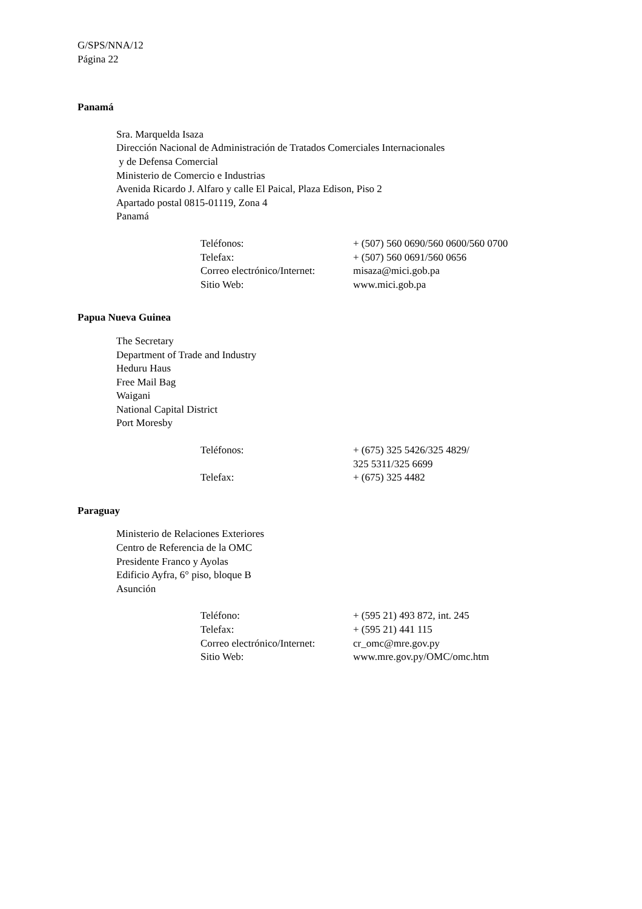G/SPS/NNA/12
Página 22
Panamá
Sra. Marquelda Isaza
Dirección Nacional de Administración de Tratados Comerciales Internacionales
y de Defensa Comercial
Ministerio de Comercio e Industrias
Avenida Ricardo J. Alfaro y calle El Paical, Plaza Edison, Piso 2
Apartado postal 0815-01119, Zona 4
Panamá
| Teléfonos: | + (507) 560 0690/560 0600/560 0700 |
| Telefax: | + (507) 560 0691/560 0656 |
| Correo electrónico/Internet: | misaza@mici.gob.pa |
| Sitio Web: | www.mici.gob.pa |
Papua Nueva Guinea
The Secretary
Department of Trade and Industry
Heduru Haus
Free Mail Bag
Waigani
National Capital District
Port Moresby
| Teléfonos: | + (675) 325 5426/325 4829/ 325 5311/325 6699 |
| Telefax: | + (675) 325 4482 |
Paraguay
Ministerio de Relaciones Exteriores
Centro de Referencia de la OMC
Presidente Franco y Ayolas
Edificio Ayfra, 6° piso, bloque B
Asunción
| Teléfono: | + (595 21) 493 872, int. 245 |
| Telefax: | + (595 21) 441 115 |
| Correo electrónico/Internet: | cr_omc@mre.gov.py |
| Sitio Web: | www.mre.gov.py/OMC/omc.htm |